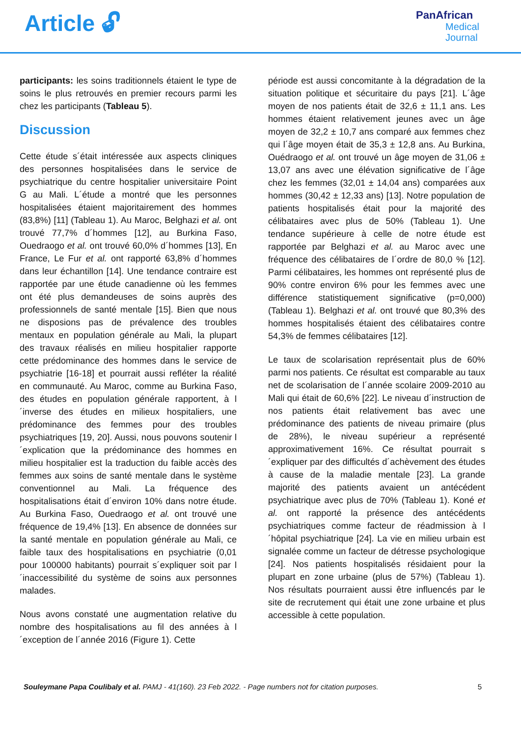Article 🔓︎
PanAfrican
Medical
Journal
participants: les soins traditionnels étaient le type de soins le plus retrouvés en premier recours parmi les chez les participants (Tableau 5).
Discussion
Cette étude s´était intéressée aux aspects cliniques des personnes hospitalisées dans le service de psychiatrique du centre hospitalier universitaire Point G au Mali. L´étude a montré que les personnes hospitalisées étaient majoritairement des hommes (83,8%) [11] (Tableau 1). Au Maroc, Belghazi et al. ont trouvé 77,7% d´hommes [12], au Burkina Faso, Ouedraogo et al. ont trouvé 60,0% d´hommes [13], En France, Le Fur et al. ont rapporté 63,8% d´hommes dans leur échantillon [14]. Une tendance contraire est rapportée par une étude canadienne où les femmes ont été plus demandeuses de soins auprès des professionnels de santé mentale [15]. Bien que nous ne disposions pas de prévalence des troubles mentaux en population générale au Mali, la plupart des travaux réalisés en milieu hospitalier rapporte cette prédominance des hommes dans le service de psychiatrie [16-18] et pourrait aussi refléter la réalité en communauté. Au Maroc, comme au Burkina Faso, des études en population générale rapportent, à l´inverse des études en milieux hospitaliers, une prédominance des femmes pour des troubles psychiatriques [19, 20]. Aussi, nous pouvons soutenir l´explication que la prédominance des hommes en milieu hospitalier est la traduction du faible accès des femmes aux soins de santé mentale dans le système conventionnel au Mali. La fréquence des hospitalisations était d´environ 10% dans notre étude. Au Burkina Faso, Ouedraogo et al. ont trouvé une fréquence de 19,4% [13]. En absence de données sur la santé mentale en population générale au Mali, ce faible taux des hospitalisations en psychiatrie (0,01 pour 100000 habitants) pourrait s´expliquer soit par l´inaccessibilité du système de soins aux personnes malades.
Nous avons constaté une augmentation relative du nombre des hospitalisations au fil des années à l´exception de l´année 2016 (Figure 1). Cette
période est aussi concomitante à la dégradation de la situation politique et sécuritaire du pays [21]. L´âge moyen de nos patients était de 32,6 ± 11,1 ans. Les hommes étaient relativement jeunes avec un âge moyen de 32,2 ± 10,7 ans comparé aux femmes chez qui l´âge moyen était de 35,3 ± 12,8 ans. Au Burkina, Ouédraogo et al. ont trouvé un âge moyen de 31,06 ± 13,07 ans avec une élévation significative de l´âge chez les femmes (32,01 ± 14,04 ans) comparées aux hommes (30,42 ± 12,33 ans) [13]. Notre population de patients hospitalisés était pour la majorité des célibataires avec plus de 50% (Tableau 1). Une tendance supérieure à celle de notre étude est rapportée par Belghazi et al. au Maroc avec une fréquence des célibataires de l´ordre de 80,0 % [12]. Parmi célibataires, les hommes ont représenté plus de 90% contre environ 6% pour les femmes avec une différence statistiquement significative (p=0,000) (Tableau 1). Belghazi et al. ont trouvé que 80,3% des hommes hospitalisés étaient des célibataires contre 54,3% de femmes célibataires [12].
Le taux de scolarisation représentait plus de 60% parmi nos patients. Ce résultat est comparable au taux net de scolarisation de l´année scolaire 2009-2010 au Mali qui était de 60,6% [22]. Le niveau d´instruction de nos patients était relativement bas avec une prédominance des patients de niveau primaire (plus de 28%), le niveau supérieur a représenté approximativement 16%. Ce résultat pourrait s´expliquer par des difficultés d´achèvement des études à cause de la maladie mentale [23]. La grande majorité des patients avaient un antécédent psychiatrique avec plus de 70% (Tableau 1). Koné et al. ont rapporté la présence des antécédents psychiatriques comme facteur de réadmission à l´hôpital psychiatrique [24]. La vie en milieu urbain est signalée comme un facteur de détresse psychologique [24]. Nos patients hospitalisés résidaient pour la plupart en zone urbaine (plus de 57%) (Tableau 1). Nos résultats pourraient aussi être influencés par le site de recrutement qui était une zone urbaine et plus accessible à cette population.
Souleymane Papa Coulibaly et al. PAMJ - 41(160). 23 Feb 2022. - Page numbers not for citation purposes.
5